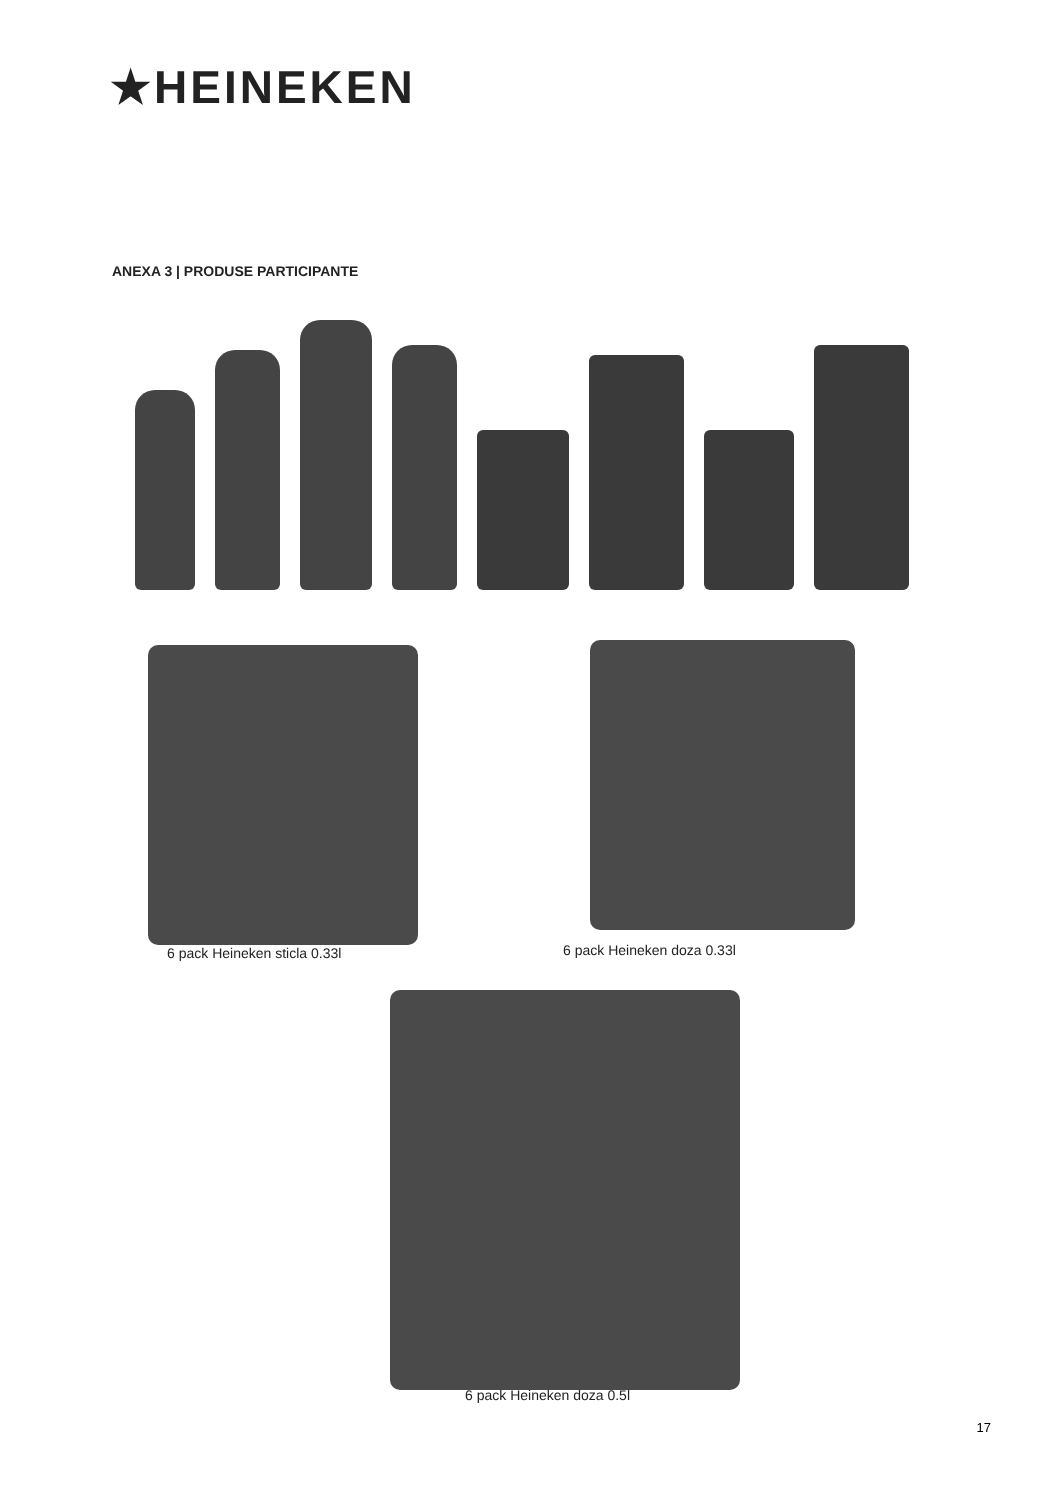★HEINEKEN
ANEXA 3 | PRODUSE PARTICIPANTE
6 pack Heineken sticla 0.33l 6 pack Heineken doza 0.33l
6 pack Heineken doza 0.5l
17